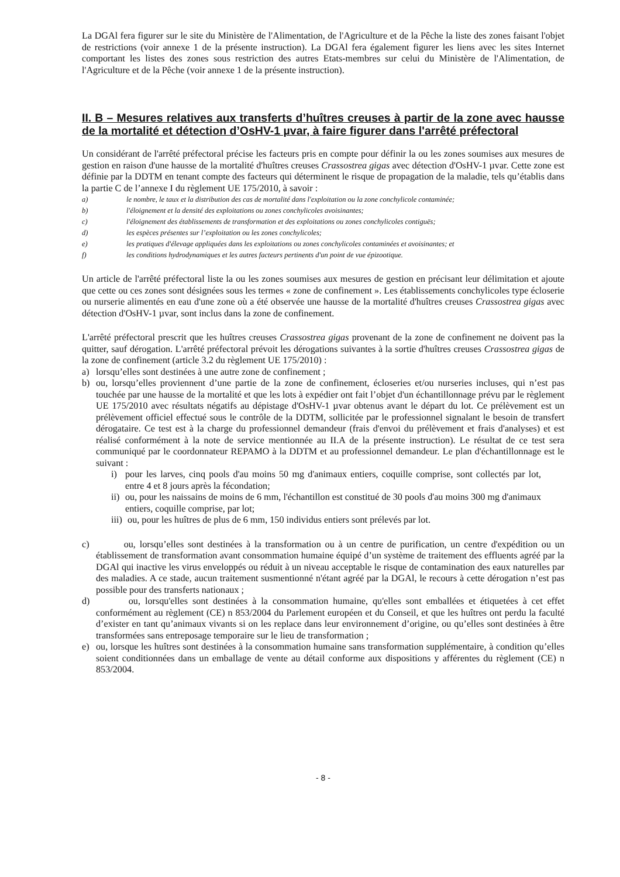La DGAl fera figurer sur le site du Ministère de l'Alimentation, de l'Agriculture et de la Pêche la liste des zones faisant l'objet de restrictions (voir annexe 1 de la présente instruction). La DGAl fera également figurer les liens avec les sites Internet comportant les listes des zones sous restriction des autres Etats-membres sur celui du Ministère de l'Alimentation, de l'Agriculture et de la Pêche (voir annexe 1 de la présente instruction).
II. B – Mesures relatives aux transferts d’huîtres creuses à partir de la zone avec hausse de la mortalité et détection d’OsHV-1 µvar, à faire figurer dans l'arrêté préfectoral
Un considérant de l'arrêté préfectoral précise les facteurs pris en compte pour définir la ou les zones soumises aux mesures de gestion en raison d'une hausse de la mortalité d'huîtres creuses Crassostrea gigas avec détection d'OsHV-1 µvar. Cette zone est définie par la DDTM en tenant compte des facteurs qui déterminent le risque de propagation de la maladie, tels qu’établis dans la partie C de l’annexe I du règlement UE 175/2010, à savoir :
a) le nombre, le taux et la distribution des cas de mortalité dans l'exploitation ou la zone conchylicole contaminée;
b) l'éloignement et la densité des exploitations ou zones conchylicoles avoisinantes;
c) l'éloignement des établissements de transformation et des exploitations ou zones conchylicoles contiguës;
d) les espèces présentes sur l’exploitation ou les zones conchylicoles;
e) les pratiques d'élevage appliquées dans les exploitations ou zones conchylicoles contaminées et avoisinantes; et
f) les conditions hydrodynamiques et les autres facteurs pertinents d'un point de vue épizootique.
Un article de l'arrêté préfectoral liste la ou les zones soumises aux mesures de gestion en précisant leur délimitation et ajoute que cette ou ces zones sont désignées sous les termes « zone de confinement ». Les établissements conchylicoles type écloserie ou nurserie alimentés en eau d'une zone où a été observée une hausse de la mortalité d'huîtres creuses Crassostrea gigas avec détection d'OsHV-1 µvar, sont inclus dans la zone de confinement.
L'arrêté préfectoral prescrit que les huîtres creuses Crassostrea gigas provenant de la zone de confinement ne doivent pas la quitter, sauf dérogation. L'arrêté préfectoral prévoit les dérogations suivantes à la sortie d'huîtres creuses Crassostrea gigas de la zone de confinement (article 3.2 du règlement UE 175/2010) :
a) lorsqu’elles sont destinées à une autre zone de confinement ;
b) ou, lorsqu’elles proviennent d’une partie de la zone de confinement, écloseries et/ou nurseries incluses, qui n’est pas touchée par une hausse de la mortalité et que les lots à expédier ont fait l’objet d'un échantillonnage prévu par le règlement UE 175/2010 avec résultats négatifs au dépistage d'OsHV-1 µvar obtenus avant le départ du lot. Ce prélèvement est un prélèvement officiel effectué sous le contrôle de la DDTM, sollicitée par le professionnel signalant le besoin de transfert dérogataire. Ce test est à la charge du professionnel demandeur (frais d'envoi du prélèvement et frais d'analyses) et est réalisé conformément à la note de service mentionnée au II.A de la présente instruction). Le résultat de ce test sera communiqué par le coordonnateur REPAMO à la DDTM et au professionnel demandeur. Le plan d'échantillonnage est le suivant :
i) pour les larves, cinq pools d'au moins 50 mg d'animaux entiers, coquille comprise, sont collectés par lot, entre 4 et 8 jours après la fécondation;
ii)
ou, pour les naissains de moins de 6 mm, l'échantillon est constitué de 30 pools d'au moins 300 mg d'animaux entiers, coquille comprise, par lot;
iii)
ou, pour les huîtres de plus de 6 mm, 150 individus entiers sont prélevés par lot.
c) ou, lorsqu’elles sont destinées à la transformation ou à un centre de purification, un centre d'expédition ou un établissement de transformation avant consommation humaine équipé d’un système de traitement des effluents agréé par la DGAl qui inactive les virus enveloppés ou réduit à un niveau acceptable le risque de contamination des eaux naturelles par des maladies. A ce stade, aucun traitement susmentionné n'étant agréé par la DGAl, le recours à cette dérogation n’est pas possible pour des transferts nationaux ;
d) ou, lorsqu'elles sont destinées à la consommation humaine, qu'elles sont emballées et étiquetées à cet effet conformément au règlement (CE) n 853/2004 du Parlement européen et du Conseil, et que les huîtres ont perdu la faculté d’exister en tant qu’animaux vivants si on les replace dans leur environnement d’origine, ou qu’elles sont destinées à être transformées sans entreposage temporaire sur le lieu de transformation ;
e) ou, lorsque les huîtres sont destinées à la consommation humaine sans transformation supplémentaire, à condition qu’elles soient conditionnées dans un emballage de vente au détail conforme aux dispositions y afférentes du règlement (CE) n 853/2004.
- 8 -